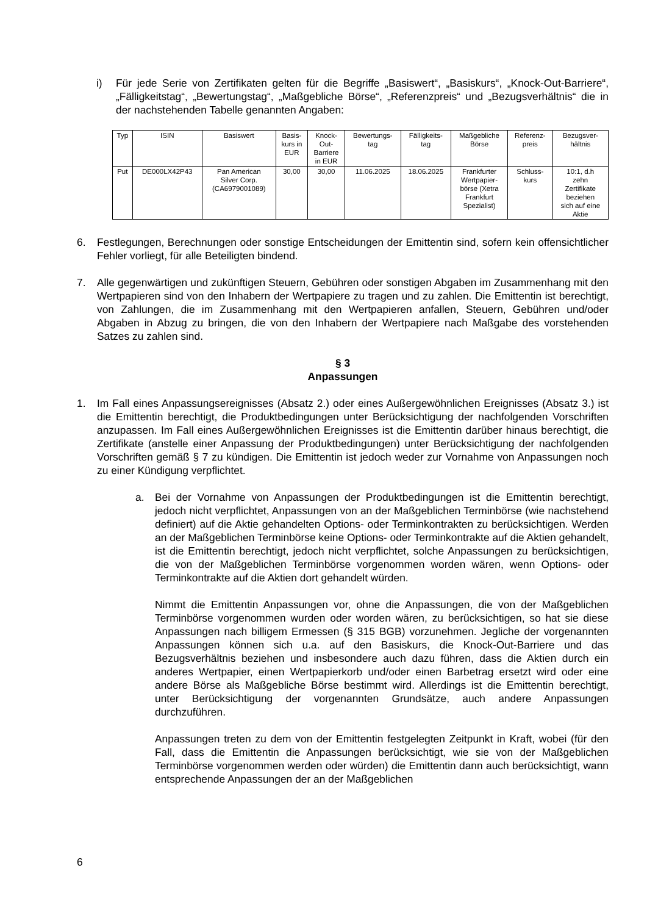i) Für jede Serie von Zertifikaten gelten für die Begriffe „Basiswert“, „Basiskurs“, „Knock-Out-Barriere“, „Fälligkeitstag“, „Bewertungstag“, „Maßgebliche Börse“, „Referenzpreis“ und „Bezugsverhältnis“ die in der nachstehenden Tabelle genannten Angaben:
| Typ | ISIN | Basiswert | Basis- kurs in EUR | Knock- Out- Barriere in EUR | Bewertungs- tag | Fälligkeits- tag | Maßgebliche Börse | Referenz- preis | Bezugsver- hältnis |
| --- | --- | --- | --- | --- | --- | --- | --- | --- | --- |
| Put | DE000LX42P43 | Pan American Silver Corp. (CA6979001089) | 30,00 | 30,00 | 11.06.2025 | 18.06.2025 | Frankfurter Wertpapier- börse (Xetra Frankfurt Spezialist) | Schluss- kurs | 10:1, d.h zehn Zertifikate beziehen sich auf eine Aktie |
6. Festlegungen, Berechnungen oder sonstige Entscheidungen der Emittentin sind, sofern kein offensichtlicher Fehler vorliegt, für alle Beteiligten bindend.
7. Alle gegenwärtigen und zukünftigen Steuern, Gebühren oder sonstigen Abgaben im Zusammenhang mit den Wertpapieren sind von den Inhabern der Wertpapiere zu tragen und zu zahlen. Die Emittentin ist berechtigt, von Zahlungen, die im Zusammenhang mit den Wertpapieren anfallen, Steuern, Gebühren und/oder Abgaben in Abzug zu bringen, die von den Inhabern der Wertpapiere nach Maßgabe des vorstehenden Satzes zu zahlen sind.
§ 3
Anpassungen
1. Im Fall eines Anpassungsereignisses (Absatz 2.) oder eines Außergewöhnlichen Ereignisses (Absatz 3.) ist die Emittentin berechtigt, die Produktbedingungen unter Berücksichtigung der nachfolgenden Vorschriften anzupassen. Im Fall eines Außergewöhnlichen Ereignisses ist die Emittentin darüber hinaus berechtigt, die Zertifikate (anstelle einer Anpassung der Produktbedingungen) unter Berücksichtigung der nachfolgenden Vorschriften gemäß § 7 zu kündigen. Die Emittentin ist jedoch weder zur Vornahme von Anpassungen noch zu einer Kündigung verpflichtet.
a. Bei der Vornahme von Anpassungen der Produktbedingungen ist die Emittentin berechtigt, jedoch nicht verpflichtet, Anpassungen von an der Maßgeblichen Terminbörse (wie nachstehend definiert) auf die Aktie gehandelten Options- oder Terminkontrakten zu berücksichtigen. Werden an der Maßgeblichen Terminbörse keine Options- oder Terminkontrakte auf die Aktien gehandelt, ist die Emittentin berechtigt, jedoch nicht verpflichtet, solche Anpassungen zu berücksichtigen, die von der Maßgeblichen Terminbörse vorgenommen worden wären, wenn Options- oder Terminkontrakte auf die Aktien dort gehandelt würden.
Nimmt die Emittentin Anpassungen vor, ohne die Anpassungen, die von der Maßgeblichen Terminbörse vorgenommen wurden oder worden wären, zu berücksichtigen, so hat sie diese Anpassungen nach billigem Ermessen (§ 315 BGB) vorzunehmen. Jegliche der vorgenannten Anpassungen können sich u.a. auf den Basiskurs, die Knock-Out-Barriere und das Bezugsverhältnis beziehen und insbesondere auch dazu führen, dass die Aktien durch ein anderes Wertpapier, einen Wertpapierkorb und/oder einen Barbetrag ersetzt wird oder eine andere Börse als Maßgebliche Börse bestimmt wird. Allerdings ist die Emittentin berechtigt, unter Berücksichtigung der vorgenannten Grundsätze, auch andere Anpassungen durchzuführen.
Anpassungen treten zu dem von der Emittentin festgelegten Zeitpunkt in Kraft, wobei (für den Fall, dass die Emittentin die Anpassungen berücksichtigt, wie sie von der Maßgeblichen Terminbörse vorgenommen werden oder würden) die Emittentin dann auch berücksichtigt, wann entsprechende Anpassungen der an der Maßgeblichen
6